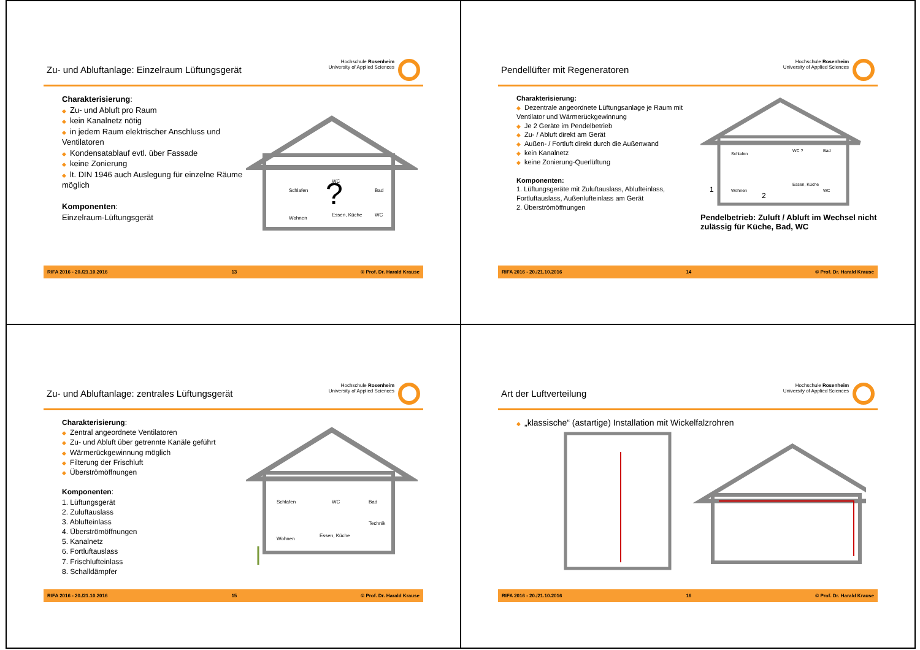Zu- und Abluftanlage: Einzelraum Lüftungsgerät
Hochschule Rosenheim
University of Applied Sciences
Charakterisierung:
◆ Zu- und Abluft pro Raum
◆ kein Kanalnetz nötig
◆ in jedem Raum elektrischer Anschluss und Ventilatoren
◆ Kondensatablauf evtl. über Fassade
◆ keine Zonierung
◆ lt. DIN 1946 auch Auslegung für einzelne Räume möglich
Komponenten:
Einzelraum-Lüftungsgerät
Schlafen
WC
Bad
Wohnen
Essen, Küche
WC
?
RIFA 2016 - 20./21.10.2016 13 © Prof. Dr. Harald Krause
Pendellüfter mit Regeneratoren
Hochschule Rosenheim
University of Applied Sciences
Charakterisierung:
◆ Dezentrale angeordnete Lüftungsanlage je Raum mit Ventilator und Wärmerückgewinnung
◆ Je 2 Geräte im Pendelbetrieb
◆ Zu- / Abluft direkt am Gerät
◆ Außen- / Fortluft direkt durch die Außenwand
◆ kein Kanalnetz
◆ keine Zonierung-Querlüftung
Komponenten:
1. Lüftungsgeräte mit Zuluftauslass, Ablufteinlass, Fortluftauslass, Außenlufteinlass am Gerät
2. Überströmöffnungen
Schlafen
WC ?
Bad
Wohnen
Essen, Küche
WC
1
2
Pendelbetrieb: Zuluft / Abluft im Wechsel nicht zulässig für Küche, Bad, WC
RIFA 2016 - 20./21.10.2016 14 © Prof. Dr. Harald Krause
Zu- und Abluftanlage: zentrales Lüftungsgerät
Hochschule Rosenheim
University of Applied Sciences
Charakterisierung:
◆ Zentral angeordnete Ventilatoren
◆ Zu- und Abluft über getrennte Kanäle geführt
◆ Wärmerückgewinnung möglich
◆ Filterung der Frischluft
◆ Überströmöffnungen
Komponenten:
1. Lüftungsgerät
2. Zuluftauslass
3. Ablufteinlass
4. Überströmöffnungen
5. Kanalnetz
6. Fortluftauslass
7. Frischlufteinlass
8. Schalldämpfer
Schlafen
WC
Bad
Wohnen
Essen, Küche
Technik
RIFA 2016 - 20./21.10.2016 15 © Prof. Dr. Harald Krause
Art der Luftverteilung
Hochschule Rosenheim
University of Applied Sciences
◆ „klassische“ (astartige) Installation mit Wickelfalzrohren
RIFA 2016 - 20./21.10.2016 16 © Prof. Dr. Harald Krause